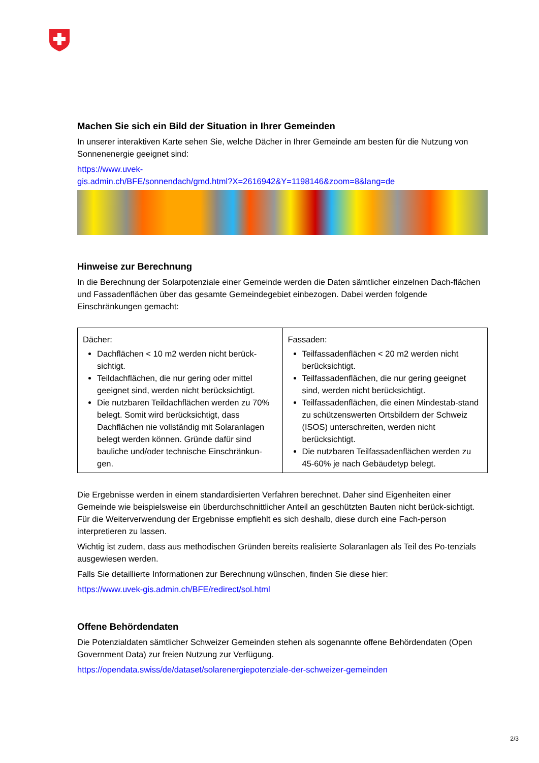Machen Sie sich ein Bild der Situation in Ihrer Gemeinden
In unserer interaktiven Karte sehen Sie, welche Dächer in Ihrer Gemeinde am besten für die Nutzung von Sonnenenergie geeignet sind:
https://www.uvek-
gis.admin.ch/BFE/sonnendach/gmd.html?X=2616942&Y=1198146&zoom=8&lang=de
Hinweise zur Berechnung
In die Berechnung der Solarpotenziale einer Gemeinde werden die Daten sämtlicher einzelnen Dach-flächen und Fassadenflächen über das gesamte Gemeindegebiet einbezogen. Dabei werden folgende Einschränkungen gemacht:
| Dächer: Dachflächen < 10 m2 werden nicht berück-sichtigt. Teildachflächen, die nur gering oder mittel geeignet sind, werden nicht berücksichtigt. Die nutzbaren Teildachflächen werden zu 70% belegt. Somit wird berücksichtigt, dass Dachflächen nie vollständig mit Solaranlagen belegt werden können. Gründe dafür sind bauliche und/oder technische Einschränkun-gen. | Fassaden: Teilfassadenflächen < 20 m2 werden nicht berücksichtigt. Teilfassadenflächen, die nur gering geeignet sind, werden nicht berücksichtigt. Teilfassadenflächen, die einen Mindestab-stand zu schützenswerten Ortsbildern der Schweiz (ISOS) unterschreiten, werden nicht berücksichtigt. Die nutzbaren Teilfassadenflächen werden zu 45-60% je nach Gebäudetyp belegt. |
Die Ergebnisse werden in einem standardisierten Verfahren berechnet. Daher sind Eigenheiten einer Gemeinde wie beispielsweise ein überdurchschnittlicher Anteil an geschützten Bauten nicht berück-sichtigt. Für die Weiterverwendung der Ergebnisse empfiehlt es sich deshalb, diese durch eine Fach-person interpretieren zu lassen.
Wichtig ist zudem, dass aus methodischen Gründen bereits realisierte Solaranlagen als Teil des Po-tenzials ausgewiesen werden.
Falls Sie detaillierte Informationen zur Berechnung wünschen, finden Sie diese hier:
https://www.uvek-gis.admin.ch/BFE/redirect/sol.html
Offene Behördendaten
Die Potenzialdaten sämtlicher Schweizer Gemeinden stehen als sogenannte offene Behördendaten (Open Government Data) zur freien Nutzung zur Verfügung.
https://opendata.swiss/de/dataset/solarenergiepotenziale-der-schweizer-gemeinden
2/3